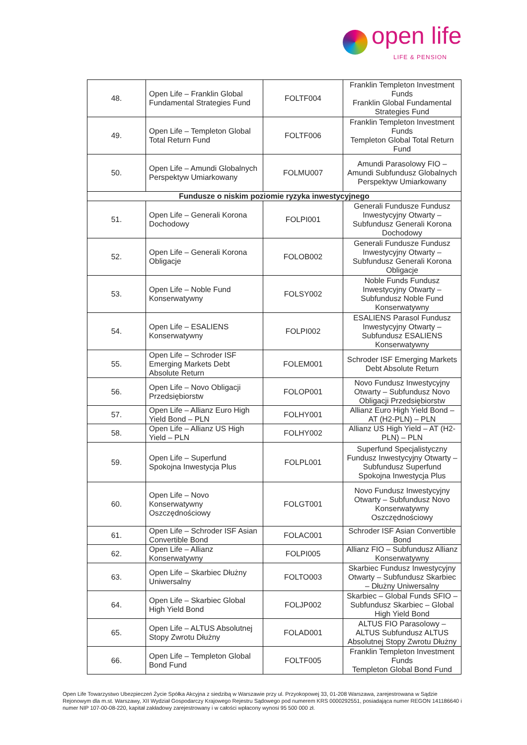open life
LIFE & PENSION
| 48. | Open Life – Franklin Global Fundamental Strategies Fund | FOLTF004 | Franklin Templeton Investment Funds Franklin Global Fundamental Strategies Fund |
| 49. | Open Life – Templeton Global Total Return Fund | FOLTF006 | Franklin Templeton Investment Funds Templeton Global Total Return Fund |
| 50. | Open Life – Amundi Globalnych Perspektyw Umiarkowany | FOLMU007 | Amundi Parasolowy FIO – Amundi Subfundusz Globalnych Perspektyw Umiarkowany |
| Fundusze o niskim poziomie ryzyka inwestycyjnego | | | |
| 51. | Open Life – Generali Korona Dochodowy | FOLPI001 | Generali Fundusze Fundusz Inwestycyjny Otwarty – Subfundusz Generali Korona Dochodowy |
| 52. | Open Life – Generali Korona Obligacje | FOLOB002 | Generali Fundusze Fundusz Inwestycyjny Otwarty – Subfundusz Generali Korona Obligacje |
| 53. | Open Life – Noble Fund Konserwatywny | FOLSY002 | Noble Funds Fundusz Inwestycyjny Otwarty – Subfundusz Noble Fund Konserwatywny |
| 54. | Open Life – ESALIENS Konserwatywny | FOLPI002 | ESALIENS Parasol Fundusz Inwestycyjny Otwarty – Subfundusz ESALIENS Konserwatywny |
| 55. | Open Life – Schroder ISF Emerging Markets Debt Absolute Return | FOLEM001 | Schroder ISF Emerging Markets Debt Absolute Return |
| 56. | Open Life – Novo Obligacji Przedsiębiorstw | FOLOP001 | Novo Fundusz Inwestycyjny Otwarty – Subfundusz Novo Obligacji Przedsiębiorstw |
| 57. | Open Life – Allianz Euro High Yield Bond – PLN | FOLHY001 | Allianz Euro High Yield Bond – AT (H2-PLN) – PLN |
| 58. | Open Life – Allianz US High Yield – PLN | FOLHY002 | Allianz US High Yield – AT (H2-PLN) – PLN |
| 59. | Open Life – Superfund Spokojna Inwestycja Plus | FOLPL001 | Superfund Specjalistyczny Fundusz Inwestycyjny Otwarty – Subfundusz Superfund Spokojna Inwestycja Plus |
| 60. | Open Life – Novo Konserwatywny Oszczędnościowy | FOLGT001 | Novo Fundusz Inwestycyjny Otwarty – Subfundusz Novo Konserwatywny Oszczędnościowy |
| 61. | Open Life – Schroder ISF Asian Convertible Bond | FOLAC001 | Schroder ISF Asian Convertible Bond |
| 62. | Open Life – Allianz Konserwatywny | FOLPI005 | Allianz FIO – Subfundusz Allianz Konserwatywny |
| 63. | Open Life – Skarbiec Dłużny Uniwersalny | FOLTO003 | Skarbiec Fundusz Inwestycyjny Otwarty – Subfundusz Skarbiec – Dłużny Uniwersalny |
| 64. | Open Life – Skarbiec Global High Yield Bond | FOLJP002 | Skarbiec – Global Funds SFIO – Subfundusz Skarbiec – Global High Yield Bond |
| 65. | Open Life – ALTUS Absolutnej Stopy Zwrotu Dłużny | FOLAD001 | ALTUS FIO Parasolowy – ALTUS Subfundusz ALTUS Absolutnej Stopy Zwrotu Dłużny |
| 66. | Open Life – Templeton Global Bond Fund | FOLTF005 | Franklin Templeton Investment Funds Templeton Global Bond Fund |
Open Life Towarzystwo Ubezpieczeń Życie Spółka Akcyjna z siedzibą w Warszawie przy ul. Przyokopowej 33, 01-208 Warszawa, zarejestrowana w Sądzie Rejonowym dla m.st. Warszawy, XII Wydział Gospodarczy Krajowego Rejestru Sądowego pod numerem KRS 0000292551, posiadająca numer REGON 141186640 i numer NIP 107-00-08-220, kapitał zakładowy zarejestrowany i w całości wpłacony wynosi 95 500 000 zł.